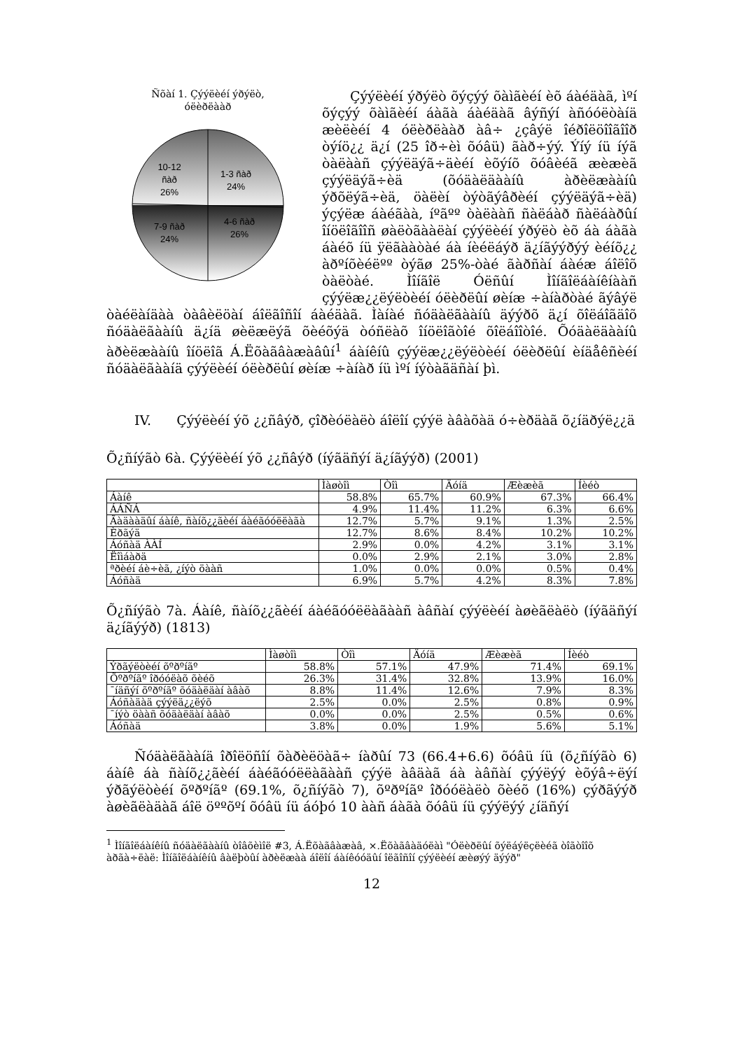Ñõàí 1. Çýýëèéí ýðýëò,
óëèðëààð
10-12
ñàð
26%
1-3 ñàð
24%
7-9 ñàð
24%
4-6 ñàð
26%
Çýýëèéí ýðýëò õýçýý õàìãèéí èõ áàéäàã, ìºí õýçýý õàìãèéí áàãà áàéäàã âýñýí àñóóëòàíä æèëèéí 4 óëèðëààð àâ÷ ¿çâýë îéðîëöîîãîîð òýíö¿¿ ä¿í (25 îð÷èì õóâü) ãàð÷ýý. Ýíý íü íýã òàëààñ çýýëäýã÷äèéí èõýíõ õóâèéã æèæèã çýýëäýã÷èä (õóäàëäààíû àðèëæààíû ýðõëýã÷èä, öàëèí òýòãýâðèéí çýýëäýã÷èä) ýçýëæ áàéãàà, íºãºº òàëààñ ñàëáàð ñàëáàðûí îíöëîãîîñ øàëòãààëàí çýýëèéí ýðýëò èõ áà áàãà áàéõ íü ÿëãààòàé áà íèéëáýð ä¿íãýýðýý èéíõ¿¿ àðºíõèéëºº òýãø 25%-òàé ãàðñàí áàéæ áîëîõ òàëòàé. Ìîíãîë Óëñûí Ìîíãîëáàíêíààñ çýýëæ¿¿ëýëòèéí óëèðëûí øèíæ ÷àíàðòàé ãýâýë òàéëàíäàà òàâèëöàí áîëãîñîí áàéäàã. Ìàíàé ñóäàëãààíû äýýðõ ä¿í õîëáîãäîõ ñóäàëãààíû ä¿íä øèëæëýã õèéõýä òóñëàõ îíöëîãòîé õîëáîîòîé. Õóäàëäààíû àðèëæààíû îíöëîã Á.Ëõàãâàæàâûí<sup>1</sup> áàíêíû çýýëæ¿¿ëýëòèéí óëèðëûí èíäåêñèéí ñóäàëãààíä çýýëèéí óëèðëûí øèíæ ÷àíàð íü ìºí íýòàãäñàí þì.
IV. Çýýëèéí ýõ ¿¿ñâýð, çîðèóëàëò áîëîí çýýë àâàõàä ó÷èðäàã õ¿íäðýë¿¿ä
Õ¿ñíýãò 6à. Çýýëèéí ýõ ¿¿ñâýð (íýãäñýí ä¿íãýýð) (2001)
| | Ìàøòîì | Òîì | Äóíä | Æèæèã | Íèéò |
| --- | --- | --- | --- | --- | --- |
| Áàíê | 58.8% | 65.7% | 60.9% | 67.3% | 66.4% |
| ÁÁÑÁ | 4.9% | 11.4% | 11.2% | 6.3% | 6.6% |
| Ãàäààäûí áàíê, ñàíõ¿¿ãèéí áàéãóóëëàãà | 12.7% | 5.7% | 9.1% | 1.3% | 2.5% |
| Èðãýä | 12.7% | 8.6% | 8.4% | 10.2% | 10.2% |
| Áóñàä ÀÀÍ | 2.9% | 0.0% | 4.2% | 3.1% | 3.1% |
| Ëîìáàðä | 0.0% | 2.9% | 2.1% | 3.0% | 2.8% |
| ªðèéí áè÷èã, ¿íýò öààñ | 1.0% | 0.0% | 0.0% | 0.5% | 0.4% |
| Áóñàä | 6.9% | 5.7% | 4.2% | 8.3% | 7.8% |
Õ¿ñíýãò 7à. Áàíê, ñàíõ¿¿ãèéí áàéãóóëëàãààñ àâñàí çýýëèéí àøèãëàëò (íýãäñýí ä¿íãýýð) (1813)
| | Ìàøòîì | Òîì | Äóíä | Æèæèã | Íèéò |
| --- | --- | --- | --- | --- | --- |
| Ýðãýëòèéí õºðºíãº | 58.8% | 57.1% | 47.9% | 71.4% | 69.1% |
| Õºðºíãº îðóóëàõ õèéõ | 26.3% | 31.4% | 32.8% | 13.9% | 16.0% |
| ¯íäñýí õºðºíãº õóäàëäàí àâàõ | 8.8% | 11.4% | 12.6% | 7.9% | 8.3% |
| Áóñàäàä çýýëä¿¿ëýõ | 2.5% | 0.0% | 2.5% | 0.8% | 0.9% |
| ¯íýò öààñ õóäàëäàí àâàõ | 0.0% | 0.0% | 2.5% | 0.5% | 0.6% |
| Áóñàä | 3.8% | 0.0% | 1.9% | 5.6% | 5.1% |
Ñóäàëãààíä îðîëöñîí õàðèëöàã÷ íàðûí 73 (66.4+6.6) õóâü íü (õ¿ñíýãò 6) áàíê áà ñàíõ¿¿ãèéí áàéãóóëëàãààñ çýýë àâäàã áà àâñàí çýýëýý èõýâ÷ëýí ýðãýëòèéí õºðºíãº (69.1%, õ¿ñíýãò 7), õºðºíãº îðóóëàëò õèéõ (16%) çýðãýýð àøèãëàäàã áîë öººõºí õóâü íü áóþó 10 ààñ áàãà õóâü íü çýýëýý ¿íäñýí
<sup>1</sup> Ìîíãîëáàíêíû ñóäàëãààíû òîâõèìîë #3, Á.Ëõàãâàæàâ, ×.Ëõàãâàäóëàì "Óëèðëûí õýëáýëçëèéã òîãòîîõ àðãà÷ëàë: Ìîíãîëáàíêíû âàëþòûí àðèëæàà áîëîí áàíêóóäûí îëãîñîí çýýëèéí æèøýý äýýð"
12